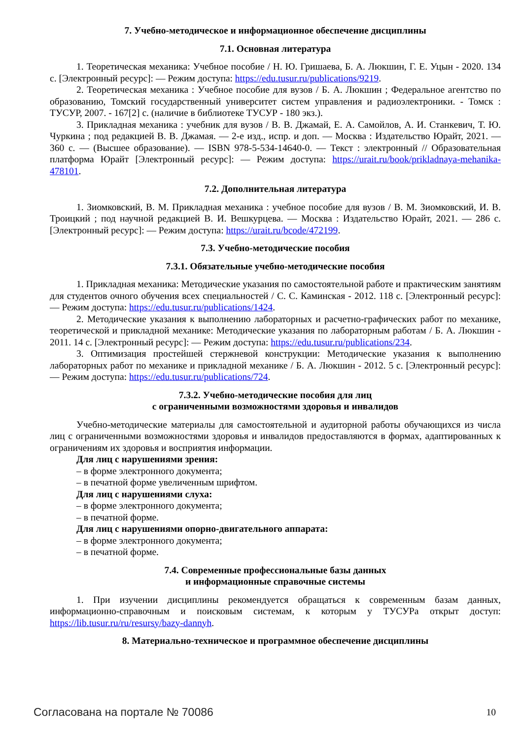7. Учебно-методическое и информационное обеспечение дисциплины
7.1. Основная литература
1. Теоретическая механика: Учебное пособие / Н. Ю. Гришаева, Б. А. Люкшин, Г. Е. Уцын - 2020. 134 с. [Электронный ресурс]: — Режим доступа: https://edu.tusur.ru/publications/9219.
2. Теоретическая механика : Учебное пособие для вузов / Б. А. Люкшин ; Федеральное агентство по образованию, Томский государственный университет систем управления и радиоэлектроники. - Томск : ТУСУР, 2007. - 167[2] с. (наличие в библиотеке ТУСУР - 180 экз.).
3. Прикладная механика : учебник для вузов / В. В. Джамай, Е. А. Самойлов, А. И. Станкевич, Т. Ю. Чуркина ; под редакцией В. В. Джамая. — 2-е изд., испр. и доп. — Москва : Издательство Юрайт, 2021. — 360 с. — (Высшее образование). — ISBN 978-5-534-14640-0. — Текст : электронный // Образовательная платформа Юрайт [Электронный ресурс]: — Режим доступа: https://urait.ru/book/prikladnaya-mehanika-478101.
7.2. Дополнительная литература
1. Зиомковский, В. М. Прикладная механика : учебное пособие для вузов / В. М. Зиомковский, И. В. Троицкий ; под научной редакцией В. И. Вешкурцева. — Москва : Издательство Юрайт, 2021. — 286 с. [Электронный ресурс]: — Режим доступа: https://urait.ru/bcode/472199.
7.3. Учебно-методические пособия
7.3.1. Обязательные учебно-методические пособия
1. Прикладная механика: Методические указания по самостоятельной работе и практическим занятиям для студентов очного обучения всех специальностей / С. С. Каминская - 2012. 118 с. [Электронный ресурс]: — Режим доступа: https://edu.tusur.ru/publications/1424.
2. Методические указания к выполнению лабораторных и расчетно-графических работ по механике, теоретической и прикладной механике: Методические указания по лабораторным работам / Б. А. Люкшин - 2011. 14 с. [Электронный ресурс]: — Режим доступа: https://edu.tusur.ru/publications/234.
3. Оптимизация простейшей стержневой конструкции: Методические указания к выполнению лабораторных работ по механике и прикладной механике / Б. А. Люкшин - 2012. 5 с. [Электронный ресурс]: — Режим доступа: https://edu.tusur.ru/publications/724.
7.3.2. Учебно-методические пособия для лиц
с ограниченными возможностями здоровья и инвалидов
Учебно-методические материалы для самостоятельной и аудиторной работы обучающихся из числа лиц с ограниченными возможностями здоровья и инвалидов предоставляются в формах, адаптированных к ограничениям их здоровья и восприятия информации.
Для лиц с нарушениями зрения:
– в форме электронного документа;
– в печатной форме увеличенным шрифтом.
Для лиц с нарушениями слуха:
– в форме электронного документа;
– в печатной форме.
Для лиц с нарушениями опорно-двигательного аппарата:
– в форме электронного документа;
– в печатной форме.
7.4. Современные профессиональные базы данных
и информационные справочные системы
1. При изучении дисциплины рекомендуется обращаться к современным базам данных, информационно-справочным и поисковым системам, к которым у ТУСУРа открыт доступ: https://lib.tusur.ru/ru/resursy/bazy-dannyh.
8. Материально-техническое и программное обеспечение дисциплины
Согласована на портале № 70086 10